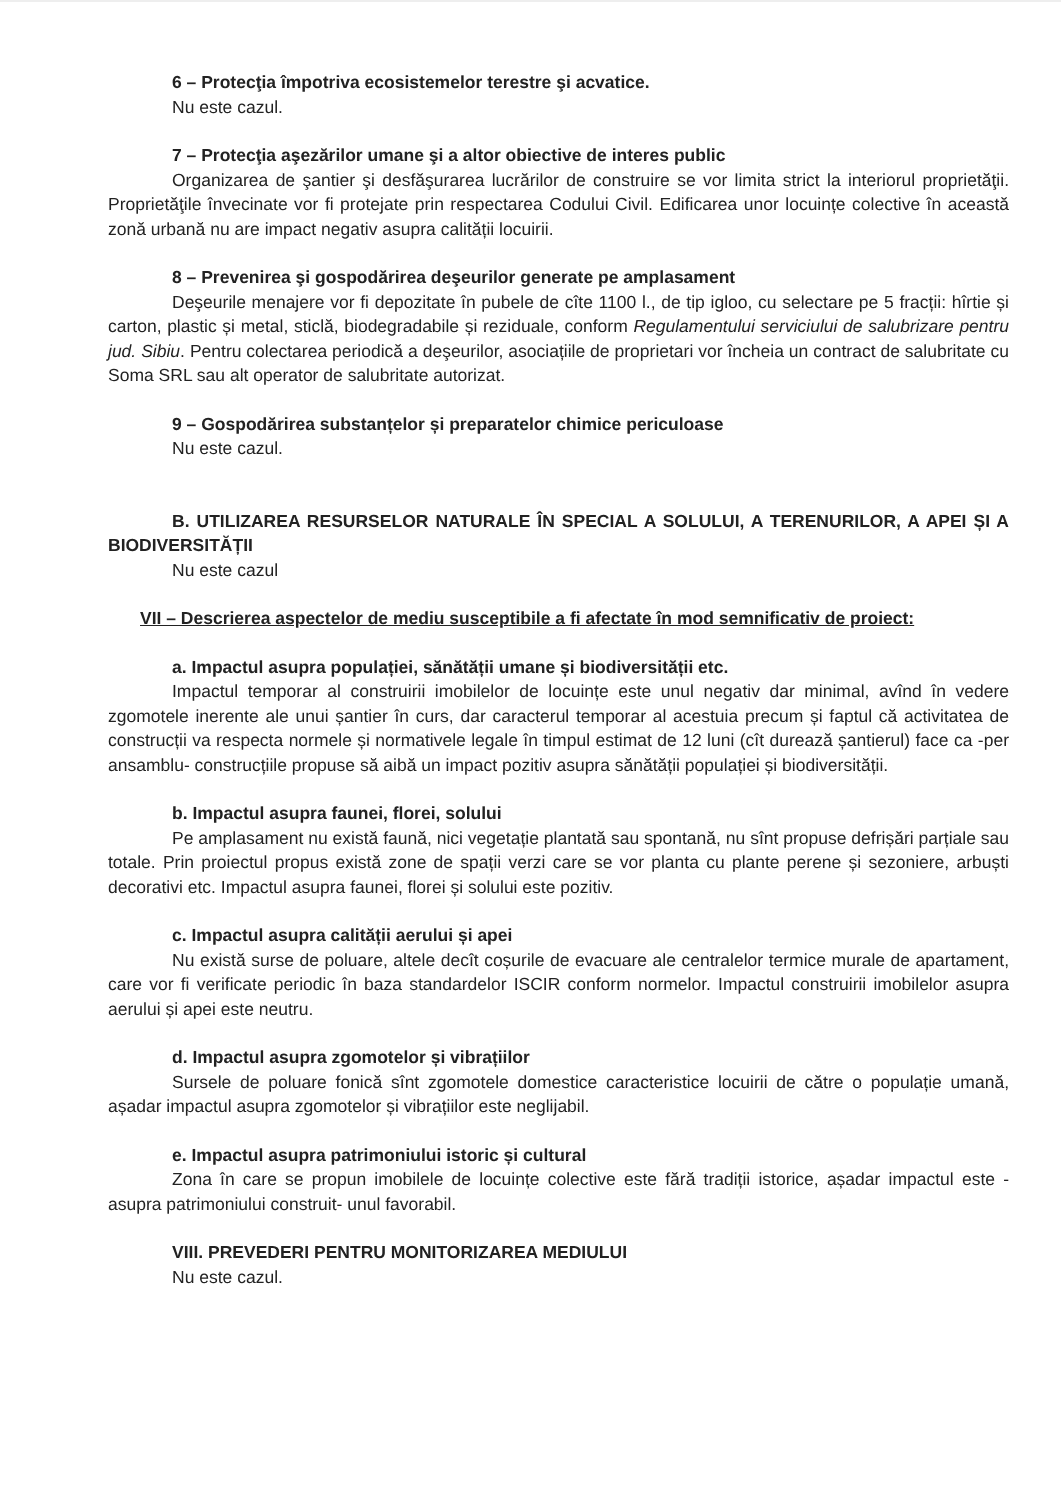6 – Protecţia împotriva ecosistemelor terestre şi acvatice.
Nu este cazul.
7 – Protecţia aşezărilor umane şi a altor obiective de interes public
Organizarea de şantier şi desfăşurarea lucrărilor de construire se vor limita strict la interiorul proprietăţii. Proprietăţile învecinate vor fi protejate prin respectarea Codului Civil. Edificarea unor locuințe colective în această zonă urbană nu are impact negativ asupra calității locuirii.
8 – Prevenirea şi gospodărirea deşeurilor generate pe amplasament
Deşeurile menajere vor fi depozitate în pubele de cîte 1100 l., de tip igloo, cu selectare pe 5 fracții: hîrtie și carton, plastic și metal, sticlă, biodegradabile și reziduale, conform Regulamentului serviciului de salubrizare pentru jud. Sibiu. Pentru colectarea periodică a deşeurilor, asociațiile de proprietari vor încheia un contract de salubritate cu Soma SRL sau alt operator de salubritate autorizat.
9 – Gospodărirea substanțelor și preparatelor chimice periculoase
Nu este cazul.
B. UTILIZAREA RESURSELOR NATURALE ÎN SPECIAL A SOLULUI, A TERENURILOR, A APEI ȘI A BIODIVERSITĂȚII
Nu este cazul
VII – Descrierea aspectelor de mediu susceptibile a fi afectate în mod semnificativ de proiect:
a. Impactul asupra populației, sănătății umane și biodiversității etc.
Impactul temporar al construirii imobilelor de locuințe este unul negativ dar minimal, avînd în vedere zgomotele inerente ale unui șantier în curs, dar caracterul temporar al acestuia precum și faptul că activitatea de construcții va respecta normele și normativele legale în timpul estimat de 12 luni (cît durează șantierul) face ca -per ansamblu- construcțiile propuse să aibă un impact pozitiv asupra sănătății populației și biodiversității.
b. Impactul asupra faunei, florei, solului
Pe amplasament nu există faună, nici vegetație plantată sau spontană, nu sînt propuse defrișări parțiale sau totale. Prin proiectul propus există zone de spații verzi care se vor planta cu plante perene și sezoniere, arbuști decorativi etc. Impactul asupra faunei, florei și solului este pozitiv.
c. Impactul asupra calității aerului și apei
Nu există surse de poluare, altele decît coșurile de evacuare ale centralelor termice murale de apartament, care vor fi verificate periodic în baza standardelor ISCIR conform normelor. Impactul construirii imobilelor asupra aerului și apei este neutru.
d. Impactul asupra zgomotelor și vibrațiilor
Sursele de poluare fonică sînt zgomotele domestice caracteristice locuirii de către o populație umană, așadar impactul asupra zgomotelor și vibrațiilor este neglijabil.
e. Impactul asupra patrimoniului istoric și cultural
Zona în care se propun imobilele de locuințe colective este fără tradiții istorice, așadar impactul este -asupra patrimoniului construit- unul favorabil.
VIII. PREVEDERI PENTRU MONITORIZAREA MEDIULUI
Nu este cazul.